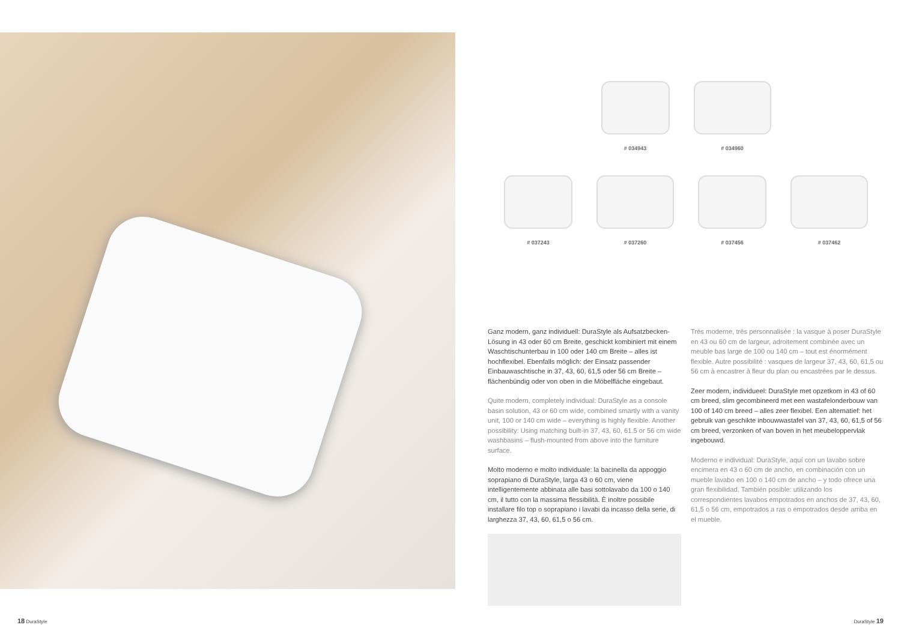# 034943 # 034960
# 037243 # 037260 # 037456 # 037462
Ganz modern, ganz individuell: DuraStyle als Aufsatzbecken-Lösung in 43 oder 60 cm Breite, geschickt kombiniert mit einem Waschtischunterbau in 100 oder 140 cm Breite – alles ist hochflexibel. Ebenfalls möglich: der Einsatz passender Einbauwaschtische in 37, 43, 60, 61,5 oder 56 cm Breite – flächenbündig oder von oben in die Möbelfläche eingebaut.
Quite modern, completely individual: DuraStyle as a console basin solution, 43 or 60 cm wide, combined smartly with a vanity unit, 100 or 140 cm wide – everything is highly flexible. Another possibility: Using matching built-in 37, 43, 60, 61.5 or 56 cm wide washbasins – flush-mounted from above into the furniture surface.
Molto moderno e molto individuale: la bacinella da appoggio soprapiano di DuraStyle, larga 43 o 60 cm, viene intelligentemente abbinata alle basi sottolavabo da 100 o 140 cm, il tutto con la massima flessibilità. È inoltre possibile installare filo top o soprapiano i lavabi da incasso della serie, di larghezza 37, 43, 60, 61,5 o 56 cm.
Très moderne, très personnalisée : la vasque à poser DuraStyle en 43 ou 60 cm de largeur, adroitement combinée avec un meuble bas large de 100 ou 140 cm – tout est énormément flexible. Autre possibilité : vasques de largeur 37, 43, 60, 61,5 ou 56 cm à encastrer à fleur du plan ou encastrées par le dessus.
Zeer modern, individueel: DuraStyle met opzetkom in 43 of 60 cm breed, slim gecombineerd met een wastafelonderbouw van 100 of 140 cm breed – alles zeer flexibel. Een alternatief: het gebruik van geschikte inbouwwastafel van 37, 43, 60, 61,5 of 56 cm breed, verzonken of van boven in het meubeloppervlak ingebouwd.
Moderno e individual: DuraStyle, aquí con un lavabo sobre encimera en 43 o 60 cm de ancho, en combinación con un mueble lavabo en 100 o 140 cm de ancho – y todo ofrece una gran flexibilidad. También posible: utilizando los correspondientes lavabos empotrados en anchos de 37, 43, 60, 61,5 o 56 cm, empotrados a ras o empotrados desde arriba en el mueble.
18 DuraStyle DuraStyle 19